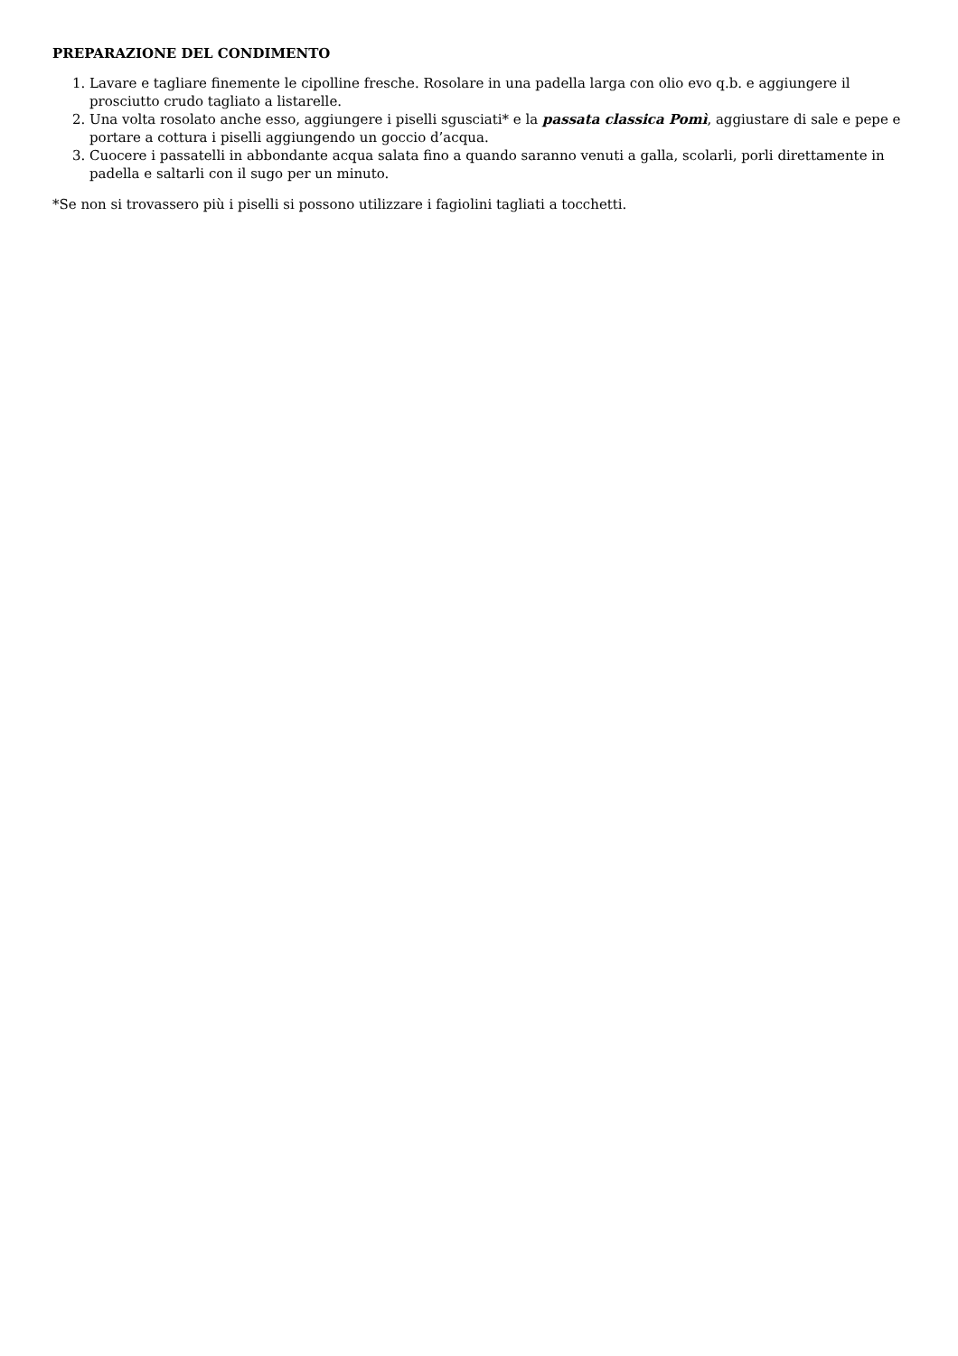PREPARAZIONE DEL CONDIMENTO
1. Lavare e tagliare finemente le cipolline fresche. Rosolare in una padella larga con olio evo q.b. e aggiungere il prosciutto crudo tagliato a listarelle.
2. Una volta rosolato anche esso, aggiungere i piselli sgusciati* e la passata classica Pomì, aggiustare di sale e pepe e portare a cottura i piselli aggiungendo un goccio d’acqua.
3. Cuocere i passatelli in abbondante acqua salata fino a quando saranno venuti a galla, scolarli, porli direttamente in padella e saltarli con il sugo per un minuto.
*Se non si trovassero più i piselli si possono utilizzare i fagiolini tagliati a tocchetti.